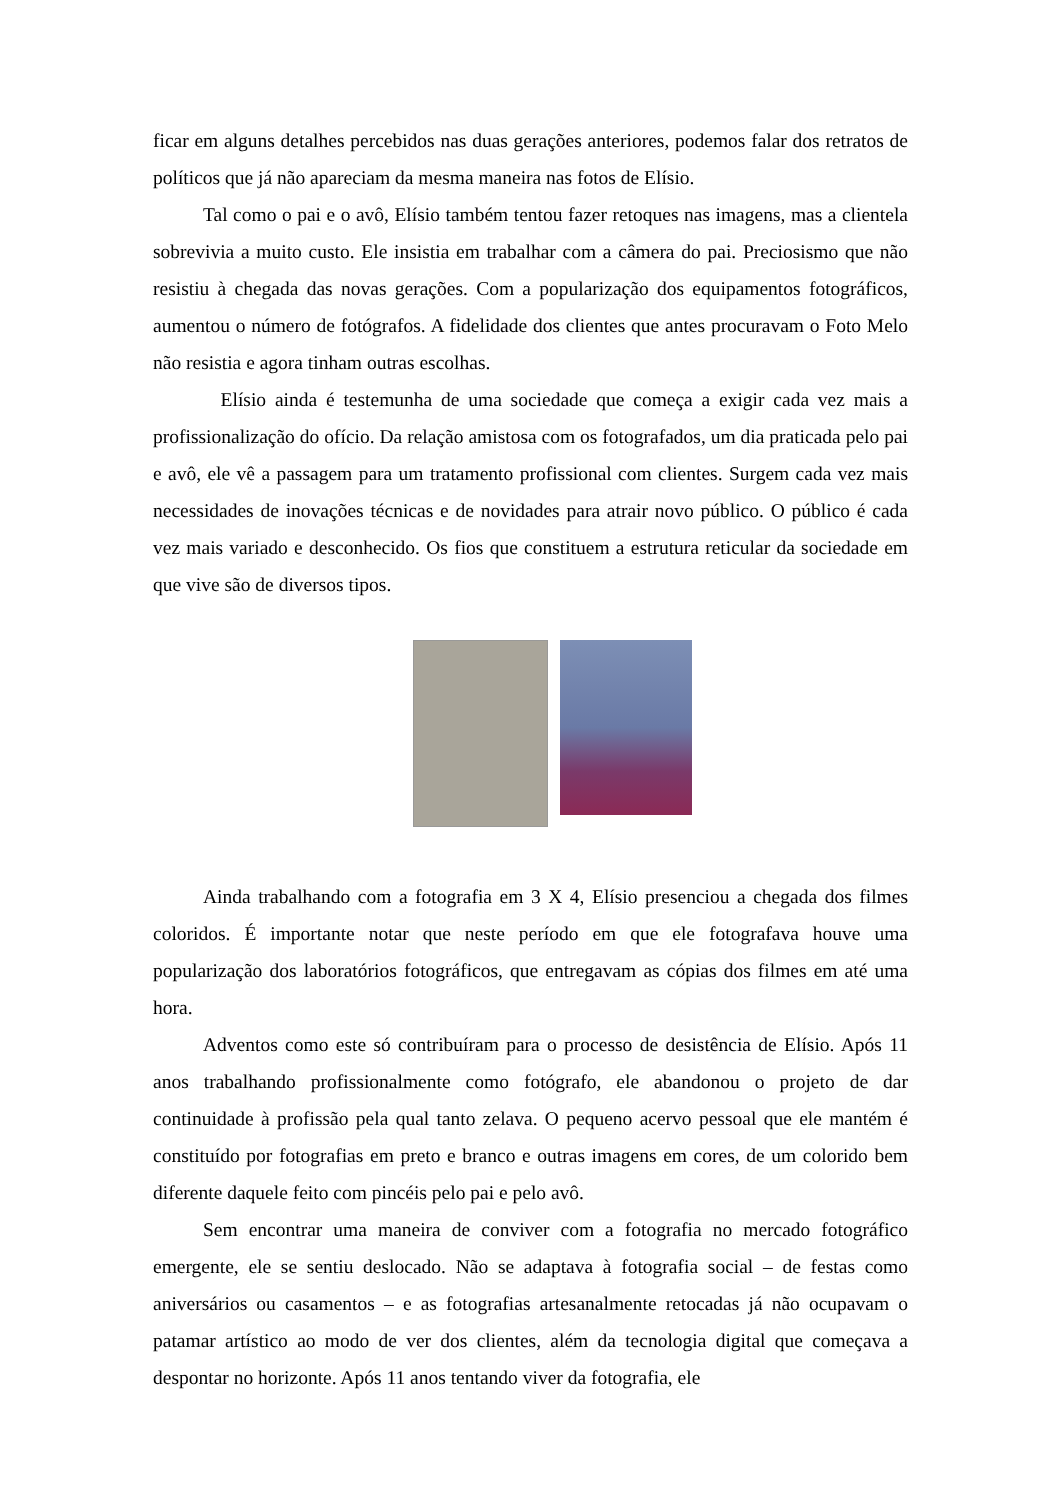ficar em alguns detalhes percebidos nas duas gerações anteriores, podemos falar dos retratos de políticos que já não apareciam da mesma maneira nas fotos de Elísio.
Tal como o pai e o avô, Elísio também tentou fazer retoques nas imagens, mas a clientela sobrevivia a muito custo. Ele insistia em trabalhar com a câmera do pai. Preciosismo que não resistiu à chegada das novas gerações. Com a popularização dos equipamentos fotográficos, aumentou o número de fotógrafos. A fidelidade dos clientes que antes procuravam o Foto Melo não resistia e agora tinham outras escolhas.
Elísio ainda é testemunha de uma sociedade que começa a exigir cada vez mais a profissionalização do ofício. Da relação amistosa com os fotografados, um dia praticada pelo pai e avô, ele vê a passagem para um tratamento profissional com clientes. Surgem cada vez mais necessidades de inovações técnicas e de novidades para atrair novo público. O público é cada vez mais variado e desconhecido. Os fios que constituem a estrutura reticular da sociedade em que vive são de diversos tipos.
Ainda trabalhando com a fotografia em 3 X 4, Elísio presenciou a chegada dos filmes coloridos. É importante notar que neste período em que ele fotografava houve uma popularização dos laboratórios fotográficos, que entregavam as cópias dos filmes em até uma hora.
Adventos como este só contribuíram para o processo de desistência de Elísio. Após 11 anos trabalhando profissionalmente como fotógrafo, ele abandonou o projeto de dar continuidade à profissão pela qual tanto zelava. O pequeno acervo pessoal que ele mantém é constituído por fotografias em preto e branco e outras imagens em cores, de um colorido bem diferente daquele feito com pincéis pelo pai e pelo avô.
Sem encontrar uma maneira de conviver com a fotografia no mercado fotográfico emergente, ele se sentiu deslocado. Não se adaptava à fotografia social – de festas como aniversários ou casamentos – e as fotografias artesanalmente retocadas já não ocupavam o patamar artístico ao modo de ver dos clientes, além da tecnologia digital que começava a despontar no horizonte. Após 11 anos tentando viver da fotografia, ele